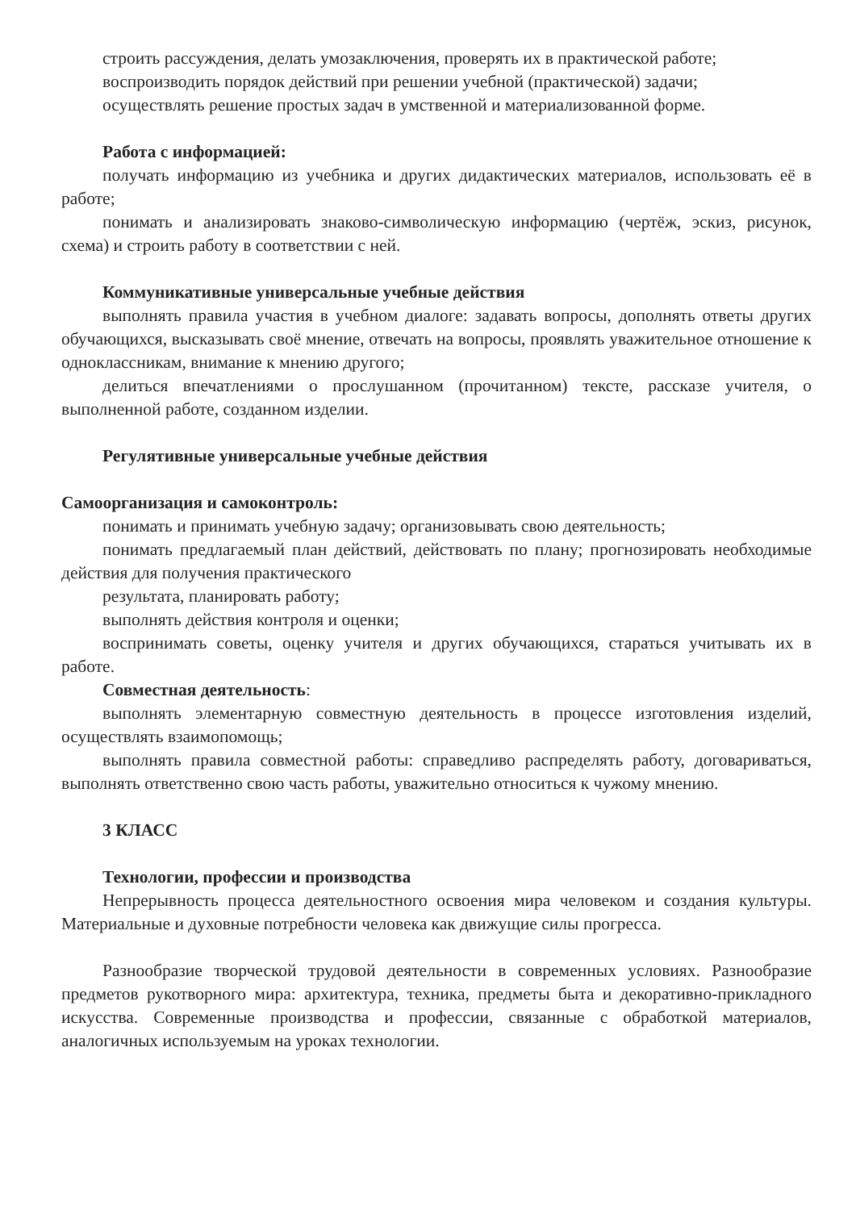строить рассуждения, делать умозаключения, проверять их в практической работе;
воспроизводить порядок действий при решении учебной (практической) задачи;
осуществлять решение простых задач в умственной и материализованной форме.
Работа с информацией:
получать информацию из учебника и других дидактических материалов, использовать её в работе;
понимать и анализировать знаково-символическую информацию (чертёж, эскиз, рисунок, схема) и строить работу в соответствии с ней.
Коммуникативные универсальные учебные действия
выполнять правила участия в учебном диалоге: задавать вопросы, дополнять ответы других обучающихся, высказывать своё мнение, отвечать на вопросы, проявлять уважительное отношение к одноклассникам, внимание к мнению другого;
делиться впечатлениями о прослушанном (прочитанном) тексте, рассказе учителя, о выполненной работе, созданном изделии.
Регулятивные универсальные учебные действия
Самоорганизация и самоконтроль:
понимать и принимать учебную задачу; организовывать свою деятельность;
понимать предлагаемый план действий, действовать по плану; прогнозировать необходимые действия для получения практического
результата, планировать работу;
выполнять действия контроля и оценки;
воспринимать советы, оценку учителя и других обучающихся, стараться учитывать их в работе.
Совместная деятельность:
выполнять элементарную совместную деятельность в процессе изготовления изделий, осуществлять взаимопомощь;
выполнять правила совместной работы: справедливо распределять работу, договариваться, выполнять ответственно свою часть работы, уважительно относиться к чужому мнению.
3 КЛАСС
Технологии, профессии и производства
Непрерывность процесса деятельностного освоения мира человеком и создания культуры. Материальные и духовные потребности человека как движущие силы прогресса.
Разнообразие творческой трудовой деятельности в современных условиях. Разнообразие предметов рукотворного мира: архитектура, техника, предметы быта и декоративно-прикладного искусства. Современные производства и профессии, связанные с обработкой материалов, аналогичных используемым на уроках технологии.